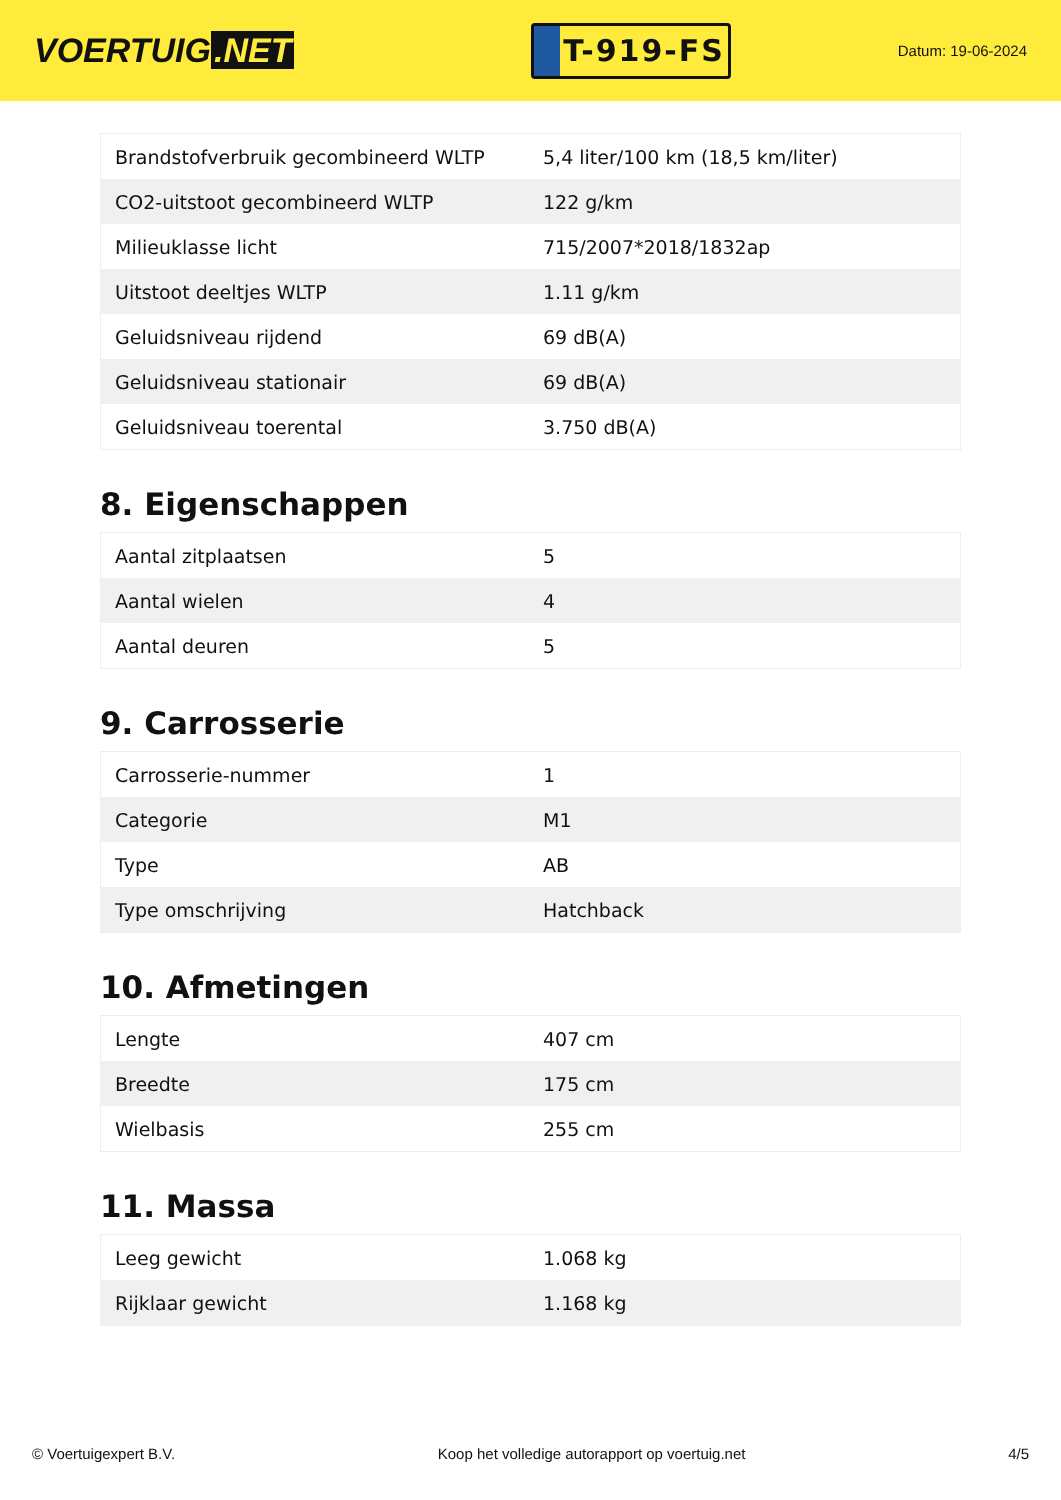VOERTUIG.NET
T-919-FS
Datum: 19-06-2024
| Brandstofverbruik gecombineerd WLTP | 5,4 liter/100 km (18,5 km/liter) |
| CO2-uitstoot gecombineerd WLTP | 122 g/km |
| Milieuklasse licht | 715/2007*2018/1832ap |
| Uitstoot deeltjes WLTP | 1.11 g/km |
| Geluidsniveau rijdend | 69 dB(A) |
| Geluidsniveau stationair | 69 dB(A) |
| Geluidsniveau toerental | 3.750 dB(A) |
8. Eigenschappen
| Aantal zitplaatsen | 5 |
| Aantal wielen | 4 |
| Aantal deuren | 5 |
9. Carrosserie
| Carrosserie-nummer | 1 |
| Categorie | M1 |
| Type | AB |
| Type omschrijving | Hatchback |
10. Afmetingen
| Lengte | 407 cm |
| Breedte | 175 cm |
| Wielbasis | 255 cm |
11. Massa
| Leeg gewicht | 1.068 kg |
| Rijklaar gewicht | 1.168 kg |
© Voertuigexpert B.V. Koop het volledige autorapport op voertuig.net 4/5